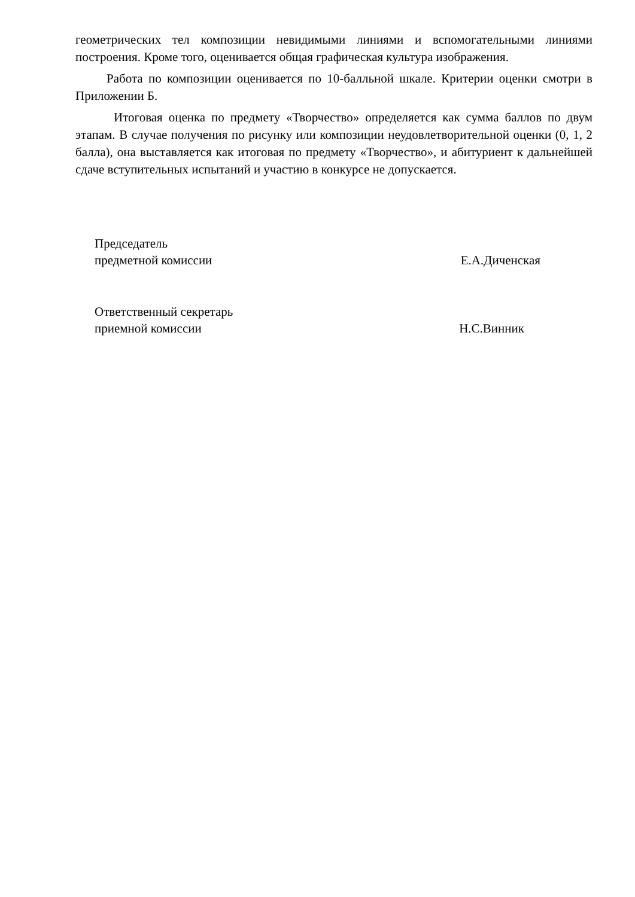геометрических тел композиции невидимыми линиями и вспомогательными линиями построения. Кроме того, оценивается общая графическая культура изображения.
Работа по композиции оценивается по 10-балльной шкале. Критерии оценки смотри в Приложении Б.
Итоговая оценка по предмету «Творчество» определяется как сумма баллов по двум этапам. В случае получения по рисунку или композиции неудовлетворительной оценки (0, 1, 2 балла), она выставляется как итоговая по предмету «Творчество», и абитуриент к дальнейшей сдаче вступительных испытаний и участию в конкурсе не допускается.
Председатель
предметной комиссии
Е.А.Диченская
Ответственный секретарь
приемной комиссии
Н.С.Винник